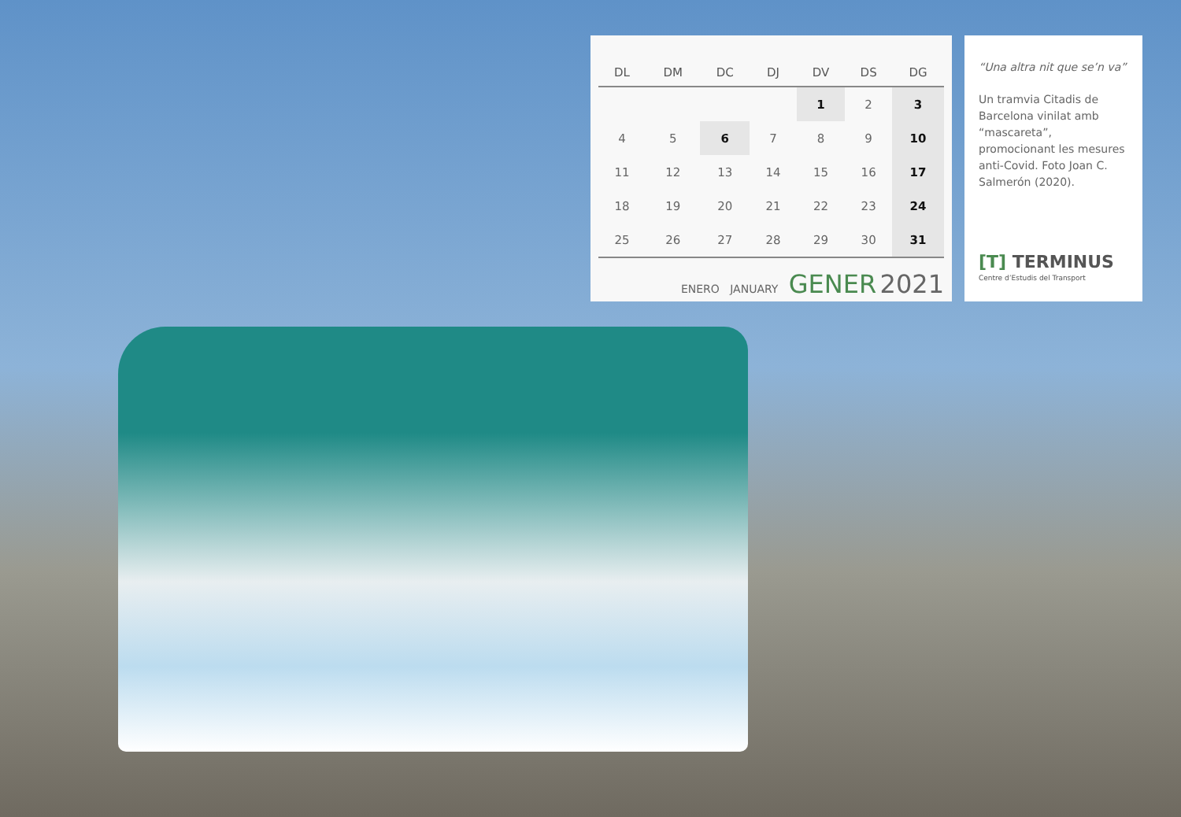| DL | DM | DC | DJ | DV | DS | DG |
| --- | --- | --- | --- | --- | --- | --- |
| | | | | 1 | 2 | 3 |
| 4 | 5 | 6 | 7 | 8 | 9 | 10 |
| 11 | 12 | 13 | 14 | 15 | 16 | 17 |
| 18 | 19 | 20 | 21 | 22 | 23 | 24 |
| 25 | 26 | 27 | 28 | 29 | 30 | 31 |
ENERO JANUARY GENER 2021
“Una altra nit que se’n va”
Un tramvia Citadis de Barcelona vinilat amb “mascareta”, promocionant les mesures anti-Covid. Foto Joan C. Salmerón (2020).
[T] TERMINUS
Centre d’Estudis del Transport